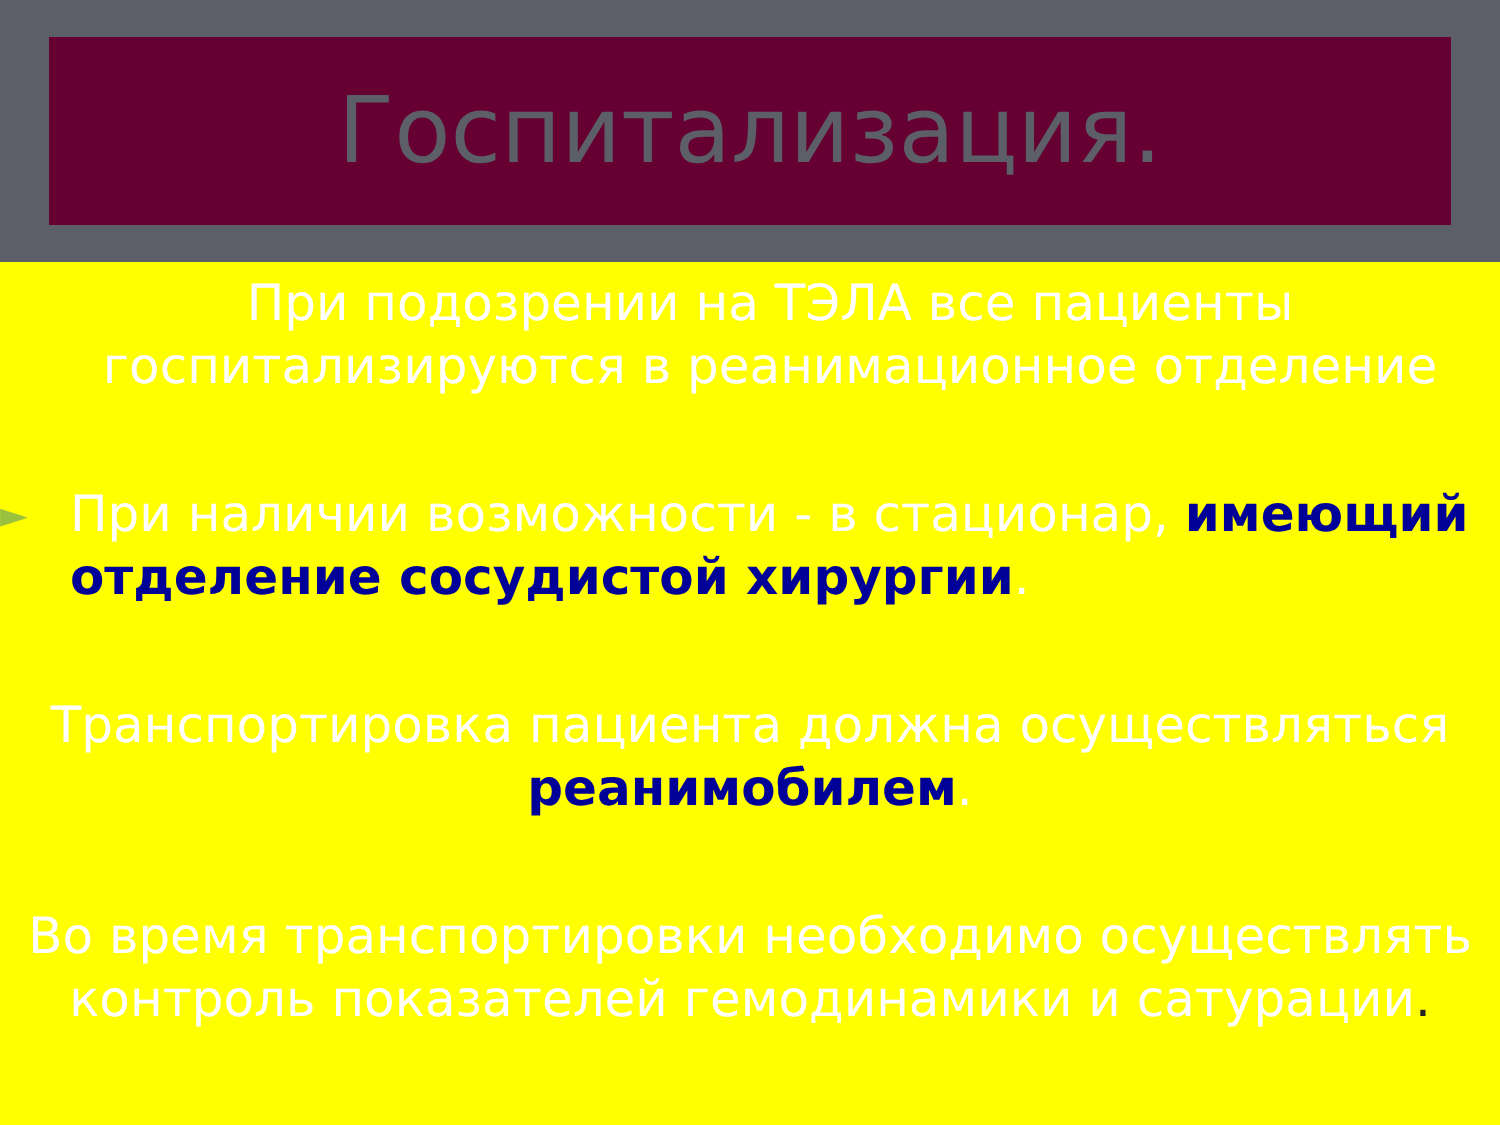Госпитализация.
При подозрении на ТЭЛА все пациенты госпитализируются в реанимационное отделение
► При наличии возможности - в стационар, имеющий отделение сосудистой хирургии.
Транспортировка пациента должна осуществляться реанимобилем.
Во время транспортировки необходимо осуществлять контроль показателей гемодинамики и сатурации.